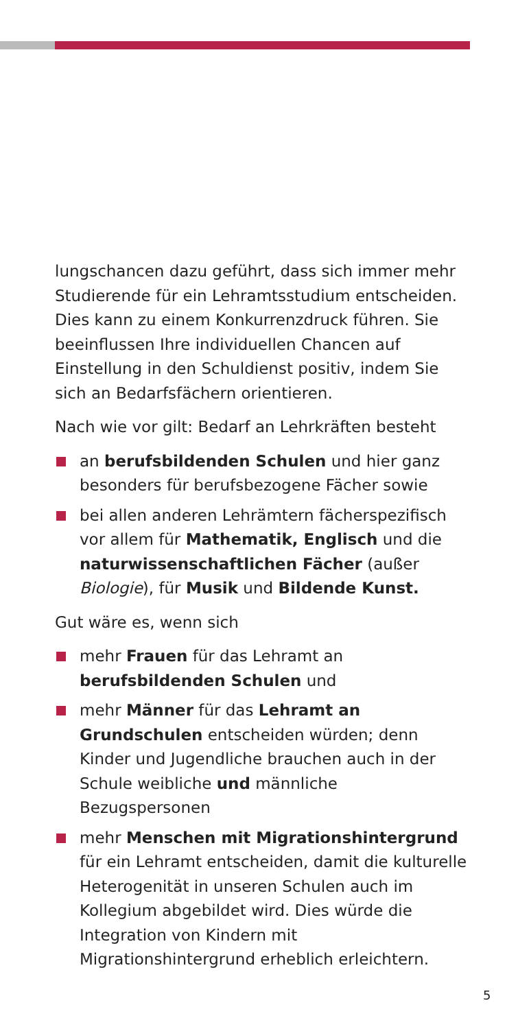lungschancen dazu geführt, dass sich immer mehr Studierende für ein Lehramtsstudium entscheiden. Dies kann zu einem Konkurrenzdruck führen. Sie beeinflussen Ihre individuellen Chancen auf Einstellung in den Schuldienst positiv, indem Sie sich an Bedarfsfächern orientieren.
Nach wie vor gilt: Bedarf an Lehrkräften besteht
an berufsbildenden Schulen und hier ganz besonders für berufsbezogene Fächer sowie
bei allen anderen Lehrämtern fächerspezifisch vor allem für Mathematik, Englisch und die naturwissenschaftlichen Fächer (außer Biologie), für Musik und Bildende Kunst.
Gut wäre es, wenn sich
mehr Frauen für das Lehramt an berufsbildenden Schulen und
mehr Männer für das Lehramt an Grundschulen entscheiden würden; denn Kinder und Jugendliche brauchen auch in der Schule weibliche und männliche Bezugspersonen
mehr Menschen mit Migrationshintergrund für ein Lehramt entscheiden, damit die kulturelle Heterogenität in unseren Schulen auch im Kollegium abgebildet wird. Dies würde die Integration von Kindern mit Migrationshintergrund erheblich erleichtern.
5